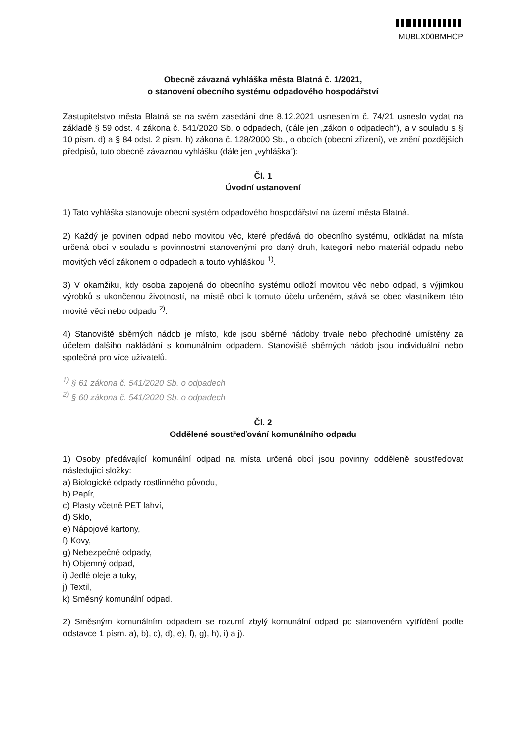MUBLX00BMHCP
Obecně závazná vyhláška města Blatná č. 1/2021,
o stanovení obecního systému odpadového hospodářství
Zastupitelstvo města Blatná se na svém zasedání dne 8.12.2021 usnesením č. 74/21 usneslo vydat na základě § 59 odst. 4 zákona č. 541/2020 Sb. o odpadech, (dále jen „zákon o odpadech“), a v souladu s § 10 písm. d) a § 84 odst. 2 písm. h) zákona č. 128/2000 Sb., o obcích (obecní zřízení), ve znění pozdějších předpisů, tuto obecně závaznou vyhlášku (dále jen „vyhláška“):
Čl. 1
Úvodní ustanovení
1) Tato vyhláška stanovuje obecní systém odpadového hospodářství na území města Blatná.
2) Každý je povinen odpad nebo movitou věc, které předává do obecního systému, odkládat na místa určená obcí v souladu s povinnostmi stanovenými pro daný druh, kategorii nebo materiál odpadu nebo movitých věcí zákonem o odpadech a touto vyhláškou <sup>1)</sup>.
3) V okamžiku, kdy osoba zapojená do obecního systému odloží movitou věc nebo odpad, s výjimkou výrobků s ukončenou životností, na místě obcí k tomuto účelu určeném, stává se obec vlastníkem této movité věci nebo odpadu <sup>2)</sup>.
4) Stanoviště sběrných nádob je místo, kde jsou sběrné nádoby trvale nebo přechodně umístěny za účelem dalšího nakládání s komunálním odpadem. Stanoviště sběrných nádob jsou individuální nebo společná pro více uživatelů.
<sup>1)</sup> § 61 zákona č. 541/2020 Sb. o odpadech
<sup>2)</sup> § 60 zákona č. 541/2020 Sb. o odpadech
Čl. 2
Oddělené soustřeďování komunálního odpadu
1) Osoby předávající komunální odpad na místa určená obcí jsou povinny odděleně soustřeďovat následující složky:
a) Biologické odpady rostlinného původu,
b) Papír,
c) Plasty včetně PET lahví,
d) Sklo,
e) Nápojové kartony,
f) Kovy,
g) Nebezpečné odpady,
h) Objemný odpad,
i) Jedlé oleje a tuky,
j) Textil,
k) Směsný komunální odpad.
2) Směsným komunálním odpadem se rozumí zbylý komunální odpad po stanoveném vytřídění podle odstavce 1 písm. a), b), c), d), e), f), g), h), i) a j).